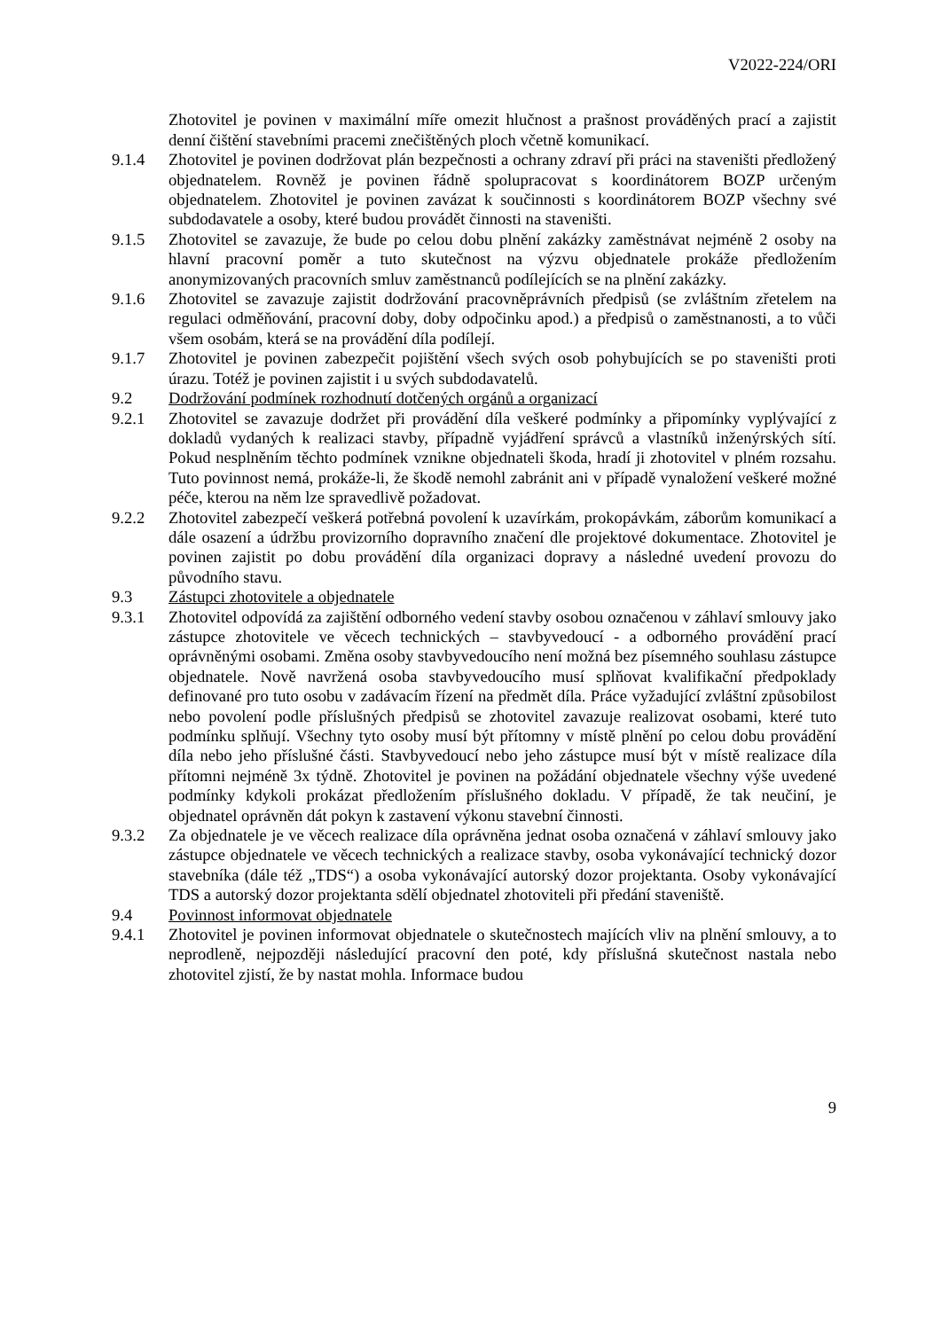V2022-224/ORI
Zhotovitel je povinen v maximální míře omezit hlučnost a prašnost prováděných prací a zajistit denní čištění stavebními pracemi znečištěných ploch včetně komunikací.
9.1.4 Zhotovitel je povinen dodržovat plán bezpečnosti a ochrany zdraví při práci na staveništi předložený objednatelem. Rovněž je povinen řádně spolupracovat s koordinátorem BOZP určeným objednatelem. Zhotovitel je povinen zavázat k součinnosti s koordinátorem BOZP všechny své subdodavatele a osoby, které budou provádět činnosti na staveništi.
9.1.5 Zhotovitel se zavazuje, že bude po celou dobu plnění zakázky zaměstnávat nejméně 2 osoby na hlavní pracovní poměr a tuto skutečnost na výzvu objednatele prokáže předložením anonymizovaných pracovních smluv zaměstnanců podílejících se na plnění zakázky.
9.1.6 Zhotovitel se zavazuje zajistit dodržování pracovněprávních předpisů (se zvláštním zřetelem na regulaci odměňování, pracovní doby, doby odpočinku apod.) a předpisů o zaměstnanosti, a to vůči všem osobám, která se na provádění díla podílejí.
9.1.7 Zhotovitel je povinen zabezpečit pojištění všech svých osob pohybujících se po staveništi proti úrazu. Totéž je povinen zajistit i u svých subdodavatelů.
9.2 Dodržování podmínek rozhodnutí dotčených orgánů a organizací
9.2.1 Zhotovitel se zavazuje dodržet při provádění díla veškeré podmínky a připomínky vyplývající z dokladů vydaných k realizaci stavby, případně vyjádření správců a vlastníků inženýrských sítí. Pokud nesplněním těchto podmínek vznikne objednateli škoda, hradí ji zhotovitel v plném rozsahu. Tuto povinnost nemá, prokáže-li, že škodě nemohl zabránit ani v případě vynaložení veškeré možné péče, kterou na něm lze spravedlivě požadovat.
9.2.2 Zhotovitel zabezpečí veškerá potřebná povolení k uzavírkám, prokopávkám, záborům komunikací a dále osazení a údržbu provizorního dopravního značení dle projektové dokumentace. Zhotovitel je povinen zajistit po dobu provádění díla organizaci dopravy a následné uvedení provozu do původního stavu.
9.3 Zástupci zhotovitele a objednatele
9.3.1 Zhotovitel odpovídá za zajištění odborného vedení stavby osobou označenou v záhlaví smlouvy jako zástupce zhotovitele ve věcech technických – stavbyvedoucí - a odborného provádění prací oprávněnými osobami. Změna osoby stavbyvedoucího není možná bez písemného souhlasu zástupce objednatele. Nově navržená osoba stavbyvedoucího musí splňovat kvalifikační předpoklady definované pro tuto osobu v zadávacím řízení na předmět díla. Práce vyžadující zvláštní způsobilost nebo povolení podle příslušných předpisů se zhotovitel zavazuje realizovat osobami, které tuto podmínku splňují. Všechny tyto osoby musí být přítomny v místě plnění po celou dobu provádění díla nebo jeho příslušné části. Stavbyvedoucí nebo jeho zástupce musí být v místě realizace díla přítomni nejméně 3x týdně. Zhotovitel je povinen na požádání objednatele všechny výše uvedené podmínky kdykoli prokázat předložením příslušného dokladu. V případě, že tak neučiní, je objednatel oprávněn dát pokyn k zastavení výkonu stavební činnosti.
9.3.2 Za objednatele je ve věcech realizace díla oprávněna jednat osoba označená v záhlaví smlouvy jako zástupce objednatele ve věcech technických a realizace stavby, osoba vykonávající technický dozor stavebníka (dále též „TDS“) a osoba vykonávající autorský dozor projektanta. Osoby vykonávající TDS a autorský dozor projektanta sdělí objednatel zhotoviteli při předání staveniště.
9.4 Povinnost informovat objednatele
9.4.1 Zhotovitel je povinen informovat objednatele o skutečnostech majících vliv na plnění smlouvy, a to neprodleně, nejpozději následující pracovní den poté, kdy příslušná skutečnost nastala nebo zhotovitel zjistí, že by nastat mohla. Informace budou
9